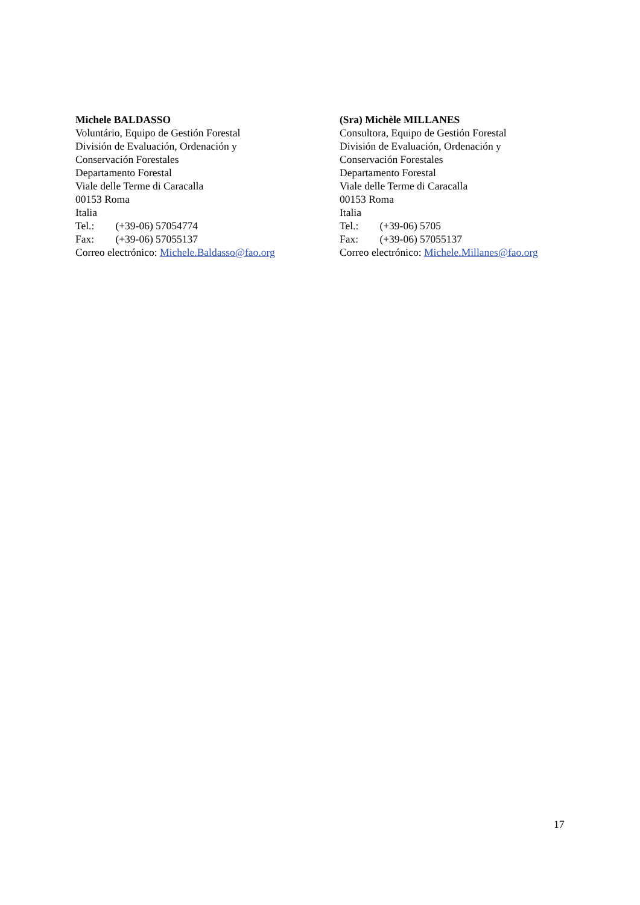Michele BALDASSO
Voluntário, Equipo de Gestión Forestal
División de Evaluación, Ordenación y
Conservación Forestales
Departamento Forestal
Viale delle Terme di Caracalla
00153 Roma
Italia
Tel.: (+39-06) 57054774
Fax: (+39-06) 57055137
Correo electrónico: Michele.Baldasso@fao.org
(Sra) Michèle MILLANES
Consultora, Equipo de Gestión Forestal
División de Evaluación, Ordenación y
Conservación Forestales
Departamento Forestal
Viale delle Terme di Caracalla
00153 Roma
Italia
Tel.: (+39-06) 5705
Fax: (+39-06) 57055137
Correo electrónico: Michele.Millanes@fao.org
17